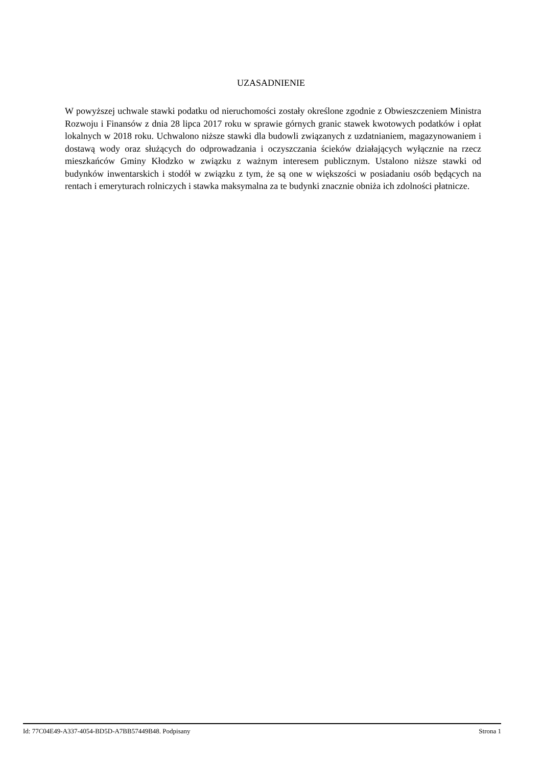UZASADNIENIE
W powyższej uchwale stawki podatku od nieruchomości zostały określone zgodnie z Obwieszczeniem Ministra Rozwoju i Finansów z dnia 28 lipca 2017 roku w sprawie górnych granic stawek kwotowych podatków i opłat lokalnych w 2018 roku. Uchwalono niższe stawki dla budowli związanych z uzdatnianiem, magazynowaniem i dostawą wody oraz służących do odprowadzania i oczyszczania ścieków działających wyłącznie na rzecz mieszkańców Gminy Kłodzko w związku z ważnym interesem publicznym. Ustalono niższe stawki od budynków inwentarskich i stodół w związku z tym, że są one w większości w posiadaniu osób będących na rentach i emeryturach rolniczych i stawka maksymalna za te budynki znacznie obniża ich zdolności płatnicze.
Id: 77C04E49-A337-4054-BD5D-A7BB57449B48. Podpisany Strona 1